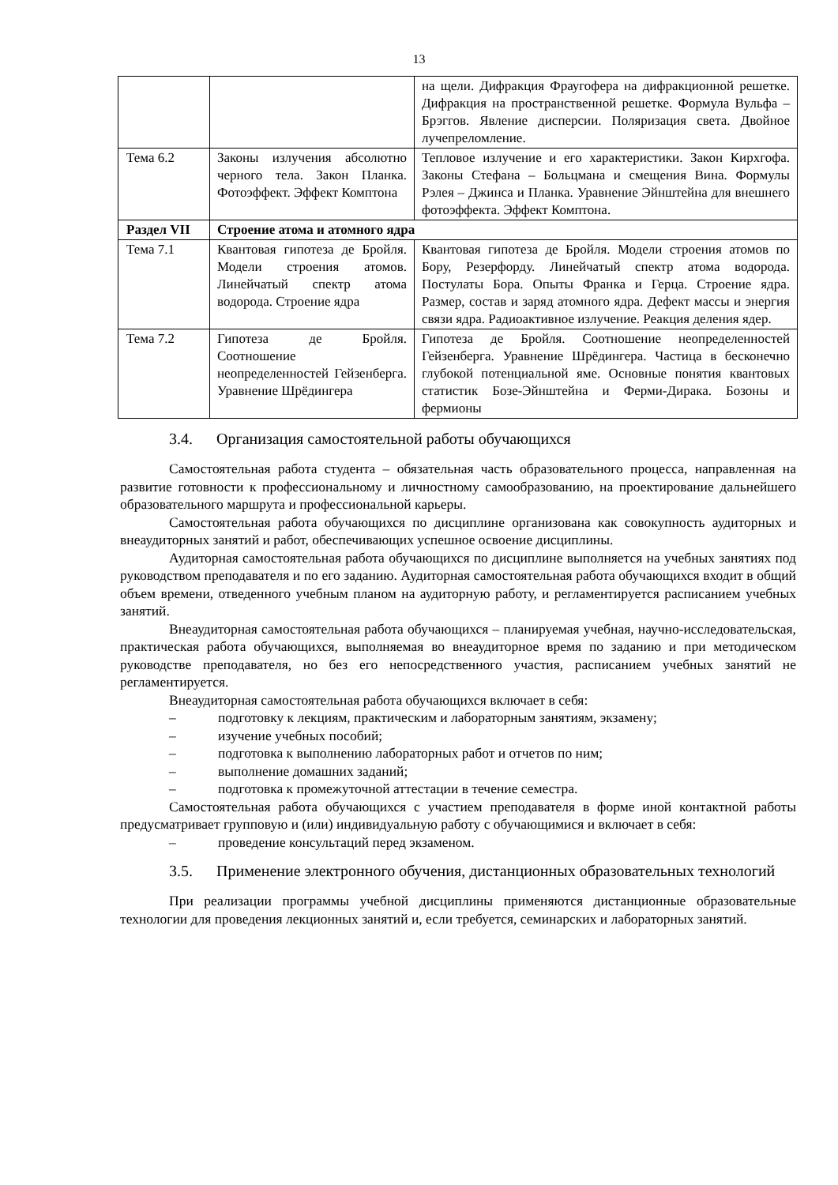13
| | | на щели. Дифракция Фраугофера на дифракционной решетке. Дифракция на пространственной решетке. Формула Вульфа – Брэггов. Явление дисперсии. Поляризация света. Двойное лучепреломление. |
| Тема 6.2 | Законы излучения абсолютно черного тела. Закон Планка. Фотоэффект. Эффект Комптона | Тепловое излучение и его характеристики. Закон Кирхгофа. Законы Стефана – Больцмана и смещения Вина. Формулы Рэлея – Джинса и Планка. Уравнение Эйнштейна для внешнего фотоэффекта. Эффект Комптона. |
| Раздел VII | Строение атома и атомного ядра | |
| Тема 7.1 | Квантовая гипотеза де Бройля. Модели строения атомов. Линейчатый спектр атома водорода. Строение ядра | Квантовая гипотеза де Бройля. Модели строения атомов по Бору, Резерфорду. Линейчатый спектр атома водорода. Постулаты Бора. Опыты Франка и Герца. Строение ядра. Размер, состав и заряд атомного ядра. Дефект массы и энергия связи ядра. Радиоактивное излучение. Реакция деления ядер. |
| Тема 7.2 | Гипотеза де Бройля. Соотношение неопределенностей Гейзенберга. Уравнение Шрёдингера | Гипотеза де Бройля. Соотношение неопределенностей Гейзенберга. Уравнение Шрёдингера. Частица в бесконечно глубокой потенциальной яме. Основные понятия квантовых статистик Бозе-Эйнштейна и Ферми-Дирака. Бозоны и фермионы |
3.4. Организация самостоятельной работы обучающихся
Самостоятельная работа студента – обязательная часть образовательного процесса, направленная на развитие готовности к профессиональному и личностному самообразованию, на проектирование дальнейшего образовательного маршрута и профессиональной карьеры.
Самостоятельная работа обучающихся по дисциплине организована как совокупность аудиторных и внеаудиторных занятий и работ, обеспечивающих успешное освоение дисциплины.
Аудиторная самостоятельная работа обучающихся по дисциплине выполняется на учебных занятиях под руководством преподавателя и по его заданию. Аудиторная самостоятельная работа обучающихся входит в общий объем времени, отведенного учебным планом на аудиторную работу, и регламентируется расписанием учебных занятий.
Внеаудиторная самостоятельная работа обучающихся – планируемая учебная, научно-исследовательская, практическая работа обучающихся, выполняемая во внеаудиторное время по заданию и при методическом руководстве преподавателя, но без его непосредственного участия, расписанием учебных занятий не регламентируется.
Внеаудиторная самостоятельная работа обучающихся включает в себя:
– подготовку к лекциям, практическим и лабораторным занятиям, экзамену;
– изучение учебных пособий;
– подготовка к выполнению лабораторных работ и отчетов по ним;
– выполнение домашних заданий;
– подготовка к промежуточной аттестации в течение семестра.
Самостоятельная работа обучающихся с участием преподавателя в форме иной контактной работы предусматривает групповую и (или) индивидуальную работу с обучающимися и включает в себя:
– проведение консультаций перед экзаменом.
3.5. Применение электронного обучения, дистанционных образовательных технологий
При реализации программы учебной дисциплины применяются дистанционные образовательные технологии для проведения лекционных занятий и, если требуется, семинарских и лабораторных занятий.